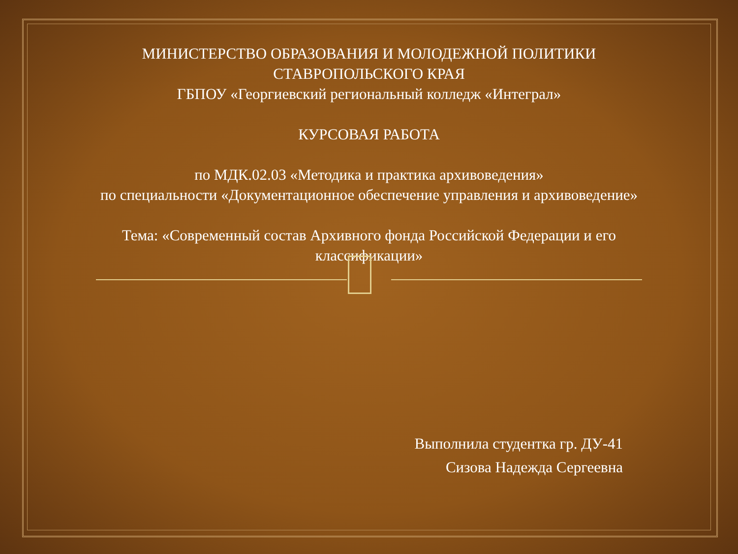МИНИСТЕРСТВО ОБРАЗОВАНИЯ И МОЛОДЕЖНОЙ ПОЛИТИКИ
СТАВРОПОЛЬСКОГО КРАЯ
ГБПОУ «Георгиевский региональный колледж «Интеграл»
КУРСОВАЯ РАБОТА
по МДК.02.03 «Методика и практика архивоведения»
по специальности «Документационное обеспечение управления и архивоведение»
Тема: «Современный состав Архивного фонда Российской Федерации и его
классификации»
Выполнила студентка гр. ДУ-41
Сизова Надежда Сергеевна